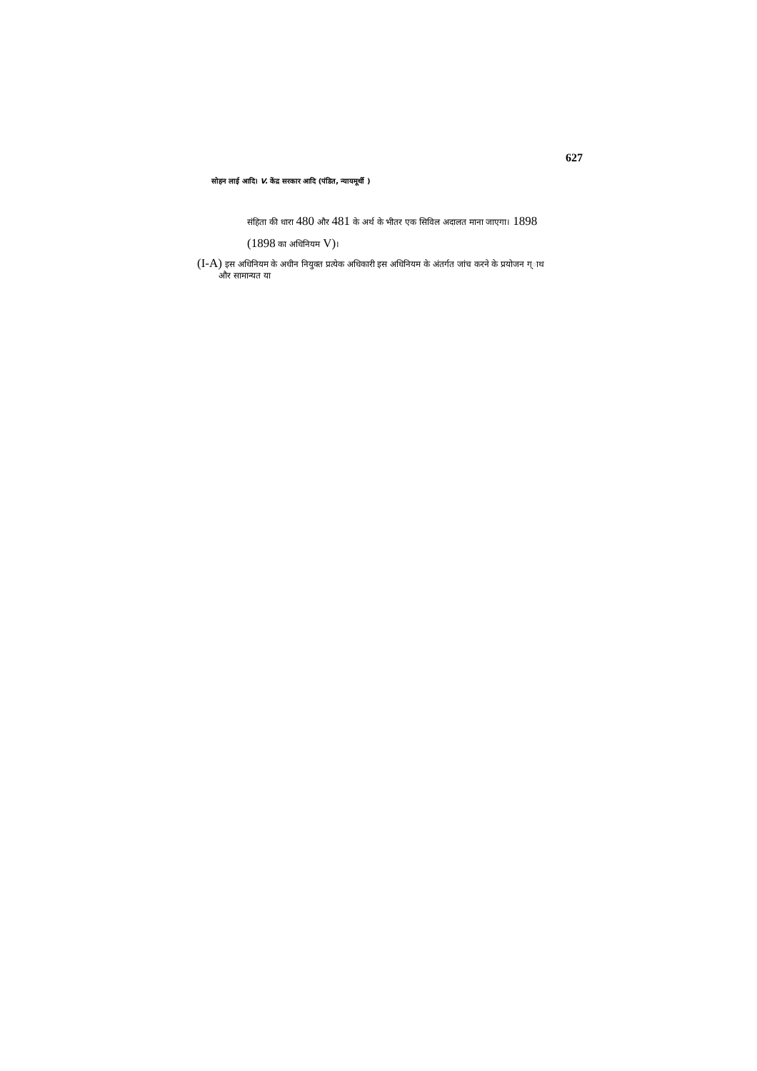627
सोहन लाई आदि। V. केंद्र सरकार आदि (पंडित, न्यायमूर्थी )
संहिता की धारा 480 और 481 के अर्थ के भीतर एक सिविल अदालत माना जाएगा। 1898
(1898 का अधिनियम V)।
(I-A) इस अधिनियम के अधीन नियुक्त प्रत्येक अधिकारी इस अधिनियम के अंतर्गत जांच करने के प्रयोजन ग्ाथ
और सामान्यत या